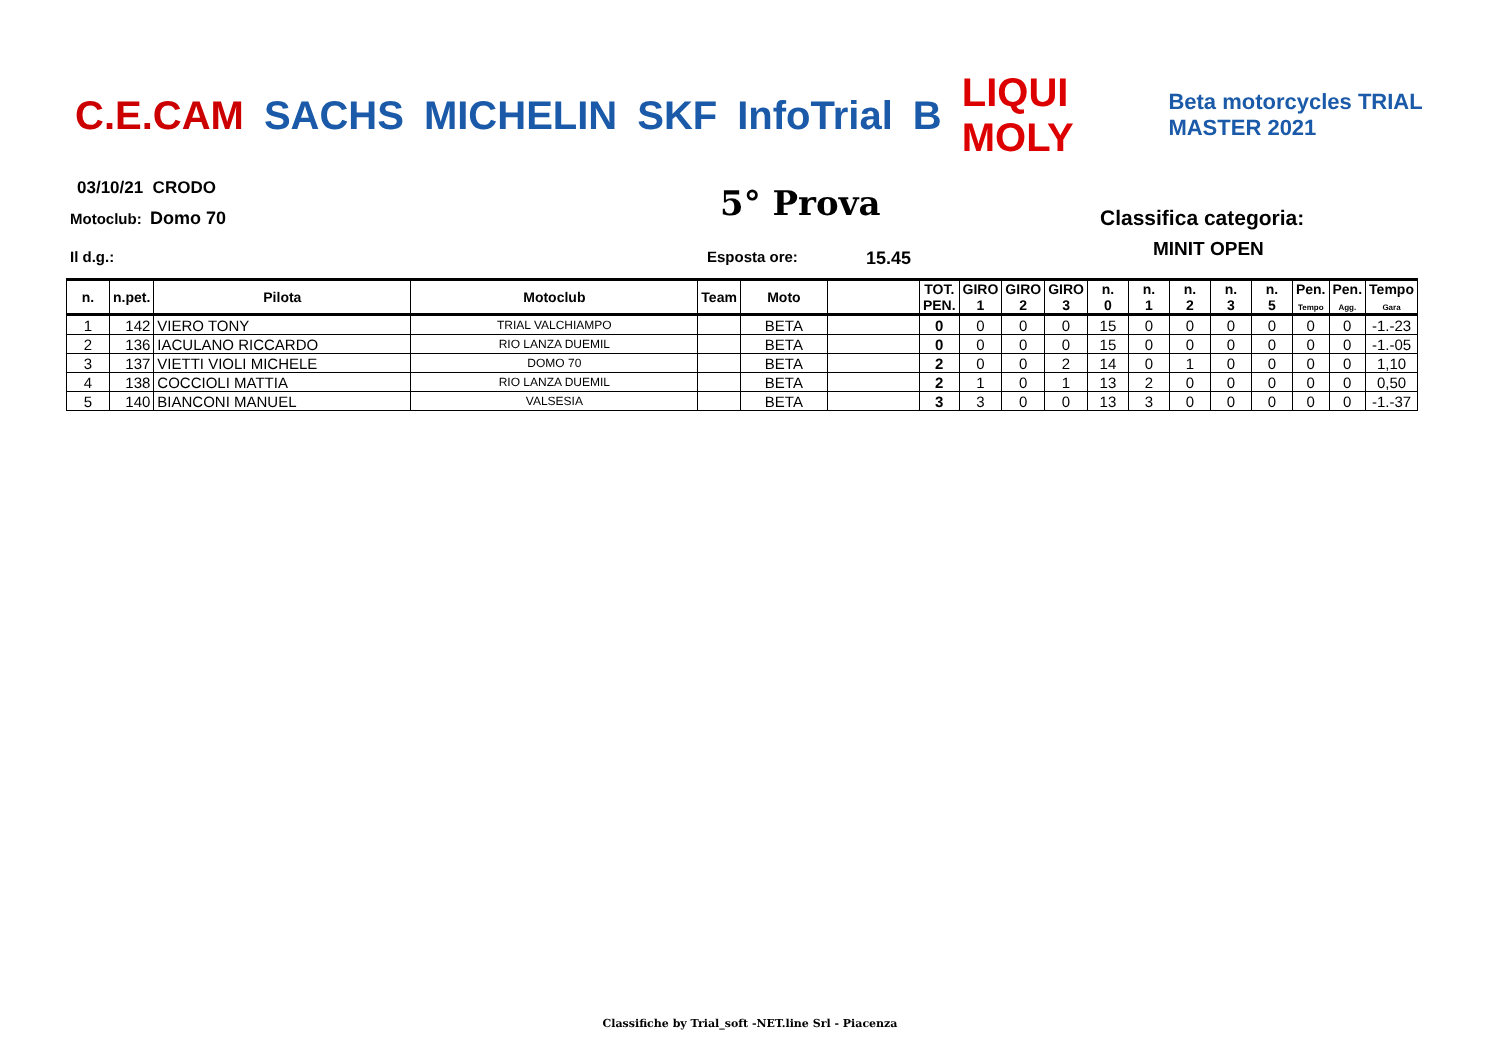C.E.CAM SACHS MICHELIN SKF InfoTrial B LIQUI MOLY Beta motorcycles TRIAL MASTER 2021
03/10/21 CRODO
Motoclub: Domo 70 5° Prova Classifica categoria:
MINIT OPEN
Il d.g.: Esposta ore: 15.45
| n. | n.pet. | Pilota | Motoclub | Team | Moto | | TOT. PEN. | GIRO 1 | GIRO 2 | GIRO 3 | n. 0 | n. 1 | n. 2 | n. 3 | n. 5 | Pen. Tempo | Pen. Agg. | Tempo Gara |
| --- | --- | --- | --- | --- | --- | --- | --- | --- | --- | --- | --- | --- | --- | --- | --- | --- | --- | --- |
| 1 | 142 | VIERO TONY | TRIAL VALCHIAMPO | | BETA | | 0 | 0 | 0 | 0 | 15 | 0 | 0 | 0 | 0 | 0 | 0 | -1.-23 |
| 2 | 136 | IACULANO RICCARDO | RIO LANZA DUEMIL | | BETA | | 0 | 0 | 0 | 0 | 15 | 0 | 0 | 0 | 0 | 0 | 0 | -1.-05 |
| 3 | 137 | VIETTI VIOLI MICHELE | DOMO 70 | | BETA | | 2 | 0 | 0 | 2 | 14 | 0 | 1 | 0 | 0 | 0 | 0 | 1,10 |
| 4 | 138 | COCCIOLI MATTIA | RIO LANZA DUEMIL | | BETA | | 2 | 1 | 0 | 1 | 13 | 2 | 0 | 0 | 0 | 0 | 0 | 0,50 |
| 5 | 140 | BIANCONI MANUEL | VALSESIA | | BETA | | 3 | 3 | 0 | 0 | 13 | 3 | 0 | 0 | 0 | 0 | 0 | -1.-37 |
Classifiche by Trial_soft -NET.line Srl - Piacenza